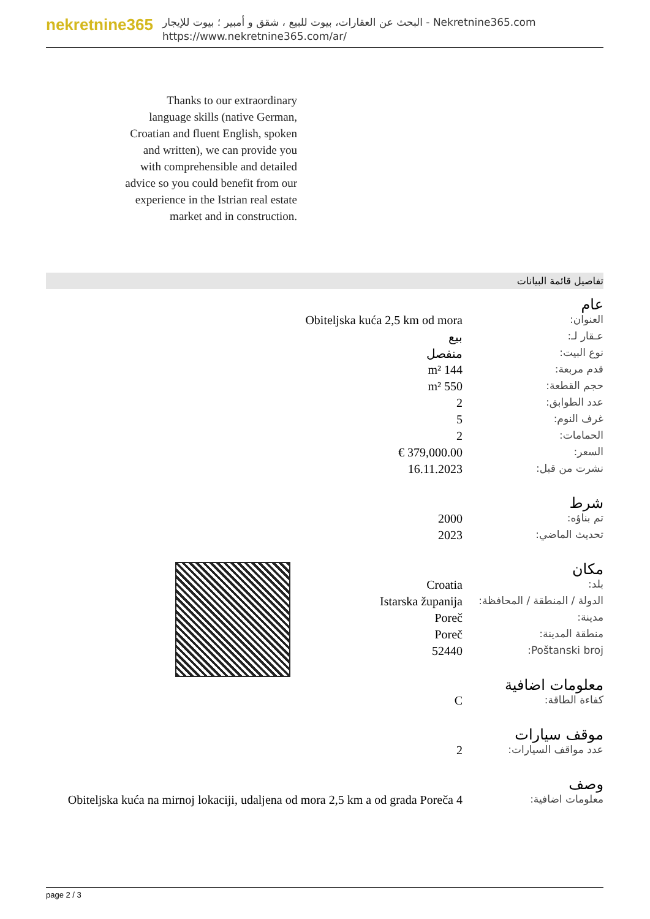nekretnine365
البحث عن العقارات، بيوت للبيع ، شقق و أمبير ؛ بيوت للإيجار - Nekretnine365.com
https://www.nekretnine365.com/ar/
Thanks to our extraordinary language skills (native German, Croatian and fluent English, spoken and written), we can provide you with comprehensible and detailed advice so you could benefit from our experience in the Istrian real estate market and in construction.
تفاصيل قائمة البيانات
عام
| العنوان: | Obiteljska kuća 2,5 km od mora |
| عـقار لـ: | بيع |
| نوع البيت: | منفصل |
| قدم مربعة: | 144 m² |
| حجم القطعة: | 550 m² |
| عدد الطوابق: | 2 |
| غرف النوم: | 5 |
| الحمامات: | 2 |
| السعر: | 379,000.00 € |
| نشرت من قبل: | 16.11.2023 |
شرط
| تم بناؤه: | 2000 |
| تحديث الماضي: | 2023 |
مكان
| بلد: | Croatia |
| الدولة / المنطقة / المحافظة: | Istarska županija |
| مدينة: | Poreč |
| منطقة المدينة: | Poreč |
| Poštanski broj: | 52440 |
معلومات اضافية
| كفاءة الطاقة: | C |
موقف سيارات
| عدد مواقف السيارات: | 2 |
وصف
| معلومات اضافية: | Obiteljska kuća na mirnoj lokaciji, udaljena od mora 2,5 km a od grada Poreča 4 |
page 2 / 3